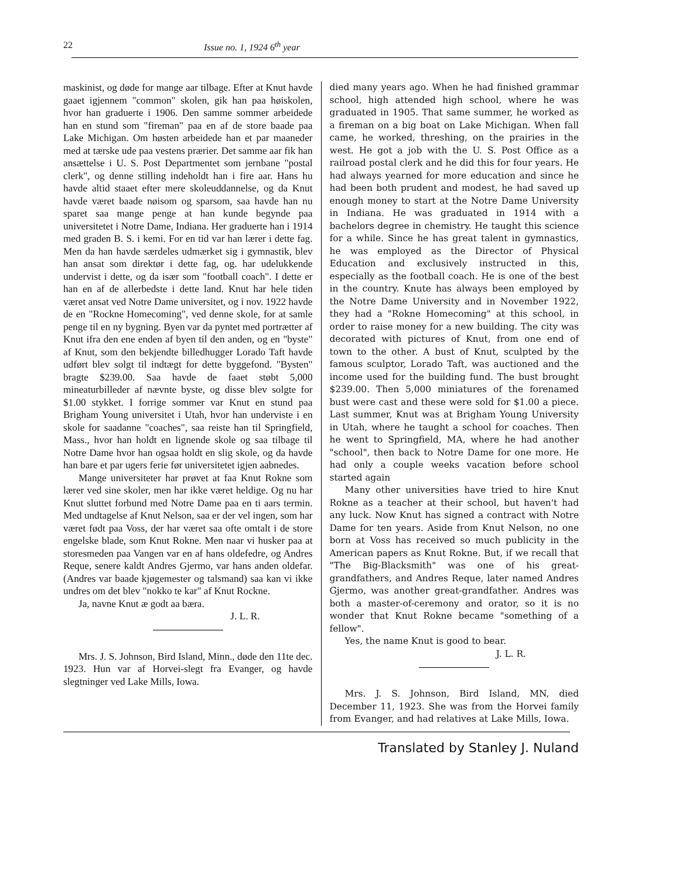22 Issue no. 1, 1924 6<sup>th</sup> year
maskinist, og døde for mange aar tilbage. Efter at Knut havde gaaet igjennem "common" skolen, gik han paa høiskolen, hvor han graduerte i 1906. Den samme sommer arbeidede han en stund som "fireman" paa en af de store baade paa Lake Michigan. Om høsten arbeidede han et par maaneder med at tærske ude paa vestens prærier. Det samme aar fik han ansættelse i U. S. Post Departmentet som jernbane "postal clerk", og denne stilling indeholdt han i fire aar. Hans hu havde altid staaet efter mere skoleuddannelse, og da Knut havde været baade nøisom og sparsom, saa havde han nu sparet saa mange penge at han kunde begynde paa universitetet i Notre Dame, Indiana. Her graduerte han i 1914 med graden B. S. i kemi. For en tid var han lærer i dette fag. Men da han havde særdeles udmærket sig i gymnastik, blev han ansat som direktør i dette fag, og. har udelukkende undervist i dette, og da især som "football coach". I dette er han en af de allerbedste i dette land. Knut har hele tiden været ansat ved Notre Dame universitet, og i nov. 1922 havde de en "Rockne Homecoming", ved denne skole, for at samle penge til en ny bygning. Byen var da pyntet med portrætter af Knut ifra den ene enden af byen til den anden, og en "byste" af Knut, som den bekjendte billedhugger Lorado Taft havde udført blev solgt til indtægt for dette byggefond. "Bysten" bragte $239.00. Saa havde de faaet støbt 5,000 mineaturbilleder af nævnte byste, og disse blev solgte for $1.00 stykket. I forrige sommer var Knut en stund paa Brigham Young universitet i Utah, hvor han underviste i en skole for saadanne "coaches", saa reiste han til Springfield, Mass., hvor han holdt en lignende skole og saa tilbage til Notre Dame hvor han ogsaa holdt en slig skole, og da havde han bare et par ugers ferie før universitetet igjen aabnedes.
Mange universiteter har prøvet at faa Knut Rokne som lærer ved sine skoler, men har ikke været heldige. Og nu har Knut sluttet forbund med Notre Dame paa en ti aars termin. Med undtagelse af Knut Nelson, saa er der vel ingen, som har været født paa Voss, der har været saa ofte omtalt i de store engelske blade, som Knut Rokne. Men naar vi husker paa at storesmeden paa Vangen var en af hans oldefedre, og Andres Reque, senere kaldt Andres Gjermo, var hans anden oldefar. (Andres var baade kjøgemester og talsmand) saa kan vi ikke undres om det blev "nokko te kar" af Knut Rockne.
Ja, navne Knut æ godt aa bæra.
J. L. R.
Mrs. J. S. Johnson, Bird Island, Minn., døde den 11te dec. 1923. Hun var af Horvei-slegt fra Evanger, og havde slegtninger ved Lake Mills, Iowa.
died many years ago. When he had finished grammar school, high attended high school, where he was graduated in 1905. That same summer, he worked as a fireman on a big boat on Lake Michigan. When fall came, he worked, threshing, on the prairies in the west. He got a job with the U. S. Post Office as a railroad postal clerk and he did this for four years. He had always yearned for more education and since he had been both prudent and modest, he had saved up enough money to start at the Notre Dame University in Indiana. He was graduated in 1914 with a bachelors degree in chemistry. He taught this science for a while. Since he has great talent in gymnastics, he was employed as the Director of Physical Education and exclusively instructed in this, especially as the football coach. He is one of the best in the country. Knute has always been employed by the Notre Dame University and in November 1922, they had a "Rokne Homecoming" at this school, in order to raise money for a new building. The city was decorated with pictures of Knut, from one end of town to the other. A bust of Knut, sculpted by the famous sculptor, Lorado Taft, was auctioned and the income used for the building fund. The bust brought $239.00. Then 5,000 miniatures of the forenamed bust were cast and these were sold for $1.00 a piece. Last summer, Knut was at Brigham Young University in Utah, where he taught a school for coaches. Then he went to Springfield, MA, where he had another "school", then back to Notre Dame for one more. He had only a couple weeks vacation before school started again
Many other universities have tried to hire Knut Rokne as a teacher at their school, but haven't had any luck. Now Knut has signed a contract with Notre Dame for ten years. Aside from Knut Nelson, no one born at Voss has received so much publicity in the American papers as Knut Rokne. But, if we recall that "The Big-Blacksmith" was one of his great-grandfathers, and Andres Reque, later named Andres Gjermo, was another great-grandfather. Andres was both a master-of-ceremony and orator, so it is no wonder that Knut Rokne became "something of a fellow".
Yes, the name Knut is good to bear.
J. L. R.
Mrs. J. S. Johnson, Bird Island, MN, died December 11, 1923. She was from the Horvei family from Evanger, and had relatives at Lake Mills, Iowa.
Translated by Stanley J. Nuland